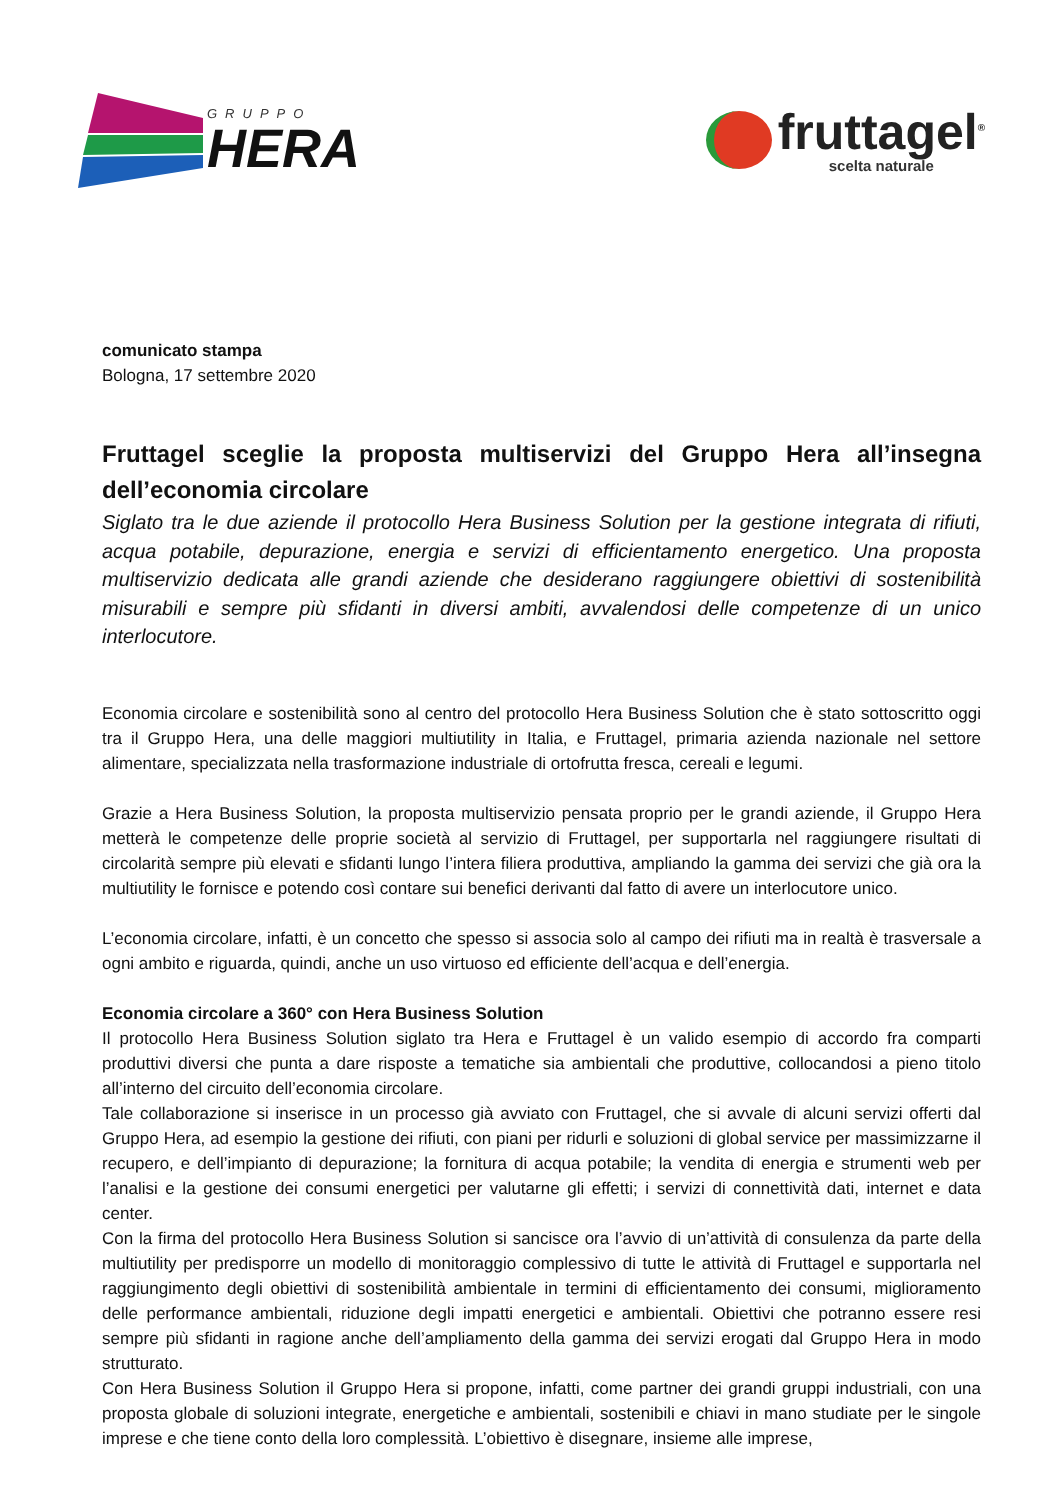GRUPPO
HERA
fruttagel<sup>®</sup>
scelta naturale
comunicato stampa
Bologna, 17 settembre 2020
Fruttagel sceglie la proposta multiservizi del Gruppo Hera all’insegna dell’economia circolare
Siglato tra le due aziende il protocollo Hera Business Solution per la gestione integrata di rifiuti, acqua potabile, depurazione, energia e servizi di efficientamento energetico. Una proposta multiservizio dedicata alle grandi aziende che desiderano raggiungere obiettivi di sostenibilità misurabili e sempre più sfidanti in diversi ambiti, avvalendosi delle competenze di un unico interlocutore.
Economia circolare e sostenibilità sono al centro del protocollo Hera Business Solution che è stato sottoscritto oggi tra il Gruppo Hera, una delle maggiori multiutility in Italia, e Fruttagel, primaria azienda nazionale nel settore alimentare, specializzata nella trasformazione industriale di ortofrutta fresca, cereali e legumi.
Grazie a Hera Business Solution, la proposta multiservizio pensata proprio per le grandi aziende, il Gruppo Hera metterà le competenze delle proprie società al servizio di Fruttagel, per supportarla nel raggiungere risultati di circolarità sempre più elevati e sfidanti lungo l’intera filiera produttiva, ampliando la gamma dei servizi che già ora la multiutility le fornisce e potendo così contare sui benefici derivanti dal fatto di avere un interlocutore unico.
L’economia circolare, infatti, è un concetto che spesso si associa solo al campo dei rifiuti ma in realtà è trasversale a ogni ambito e riguarda, quindi, anche un uso virtuoso ed efficiente dell’acqua e dell’energia.
Economia circolare a 360° con Hera Business Solution
Il protocollo Hera Business Solution siglato tra Hera e Fruttagel è un valido esempio di accordo fra comparti produttivi diversi che punta a dare risposte a tematiche sia ambientali che produttive, collocandosi a pieno titolo all’interno del circuito dell’economia circolare.
Tale collaborazione si inserisce in un processo già avviato con Fruttagel, che si avvale di alcuni servizi offerti dal Gruppo Hera, ad esempio la gestione dei rifiuti, con piani per ridurli e soluzioni di global service per massimizzarne il recupero, e dell’impianto di depurazione; la fornitura di acqua potabile; la vendita di energia e strumenti web per l’analisi e la gestione dei consumi energetici per valutarne gli effetti; i servizi di connettività dati, internet e data center.
Con la firma del protocollo Hera Business Solution si sancisce ora l’avvio di un’attività di consulenza da parte della multiutility per predisporre un modello di monitoraggio complessivo di tutte le attività di Fruttagel e supportarla nel raggiungimento degli obiettivi di sostenibilità ambientale in termini di efficientamento dei consumi, miglioramento delle performance ambientali, riduzione degli impatti energetici e ambientali. Obiettivi che potranno essere resi sempre più sfidanti in ragione anche dell’ampliamento della gamma dei servizi erogati dal Gruppo Hera in modo strutturato.
Con Hera Business Solution il Gruppo Hera si propone, infatti, come partner dei grandi gruppi industriali, con una proposta globale di soluzioni integrate, energetiche e ambientali, sostenibili e chiavi in mano studiate per le singole imprese e che tiene conto della loro complessità. L’obiettivo è disegnare, insieme alle imprese,